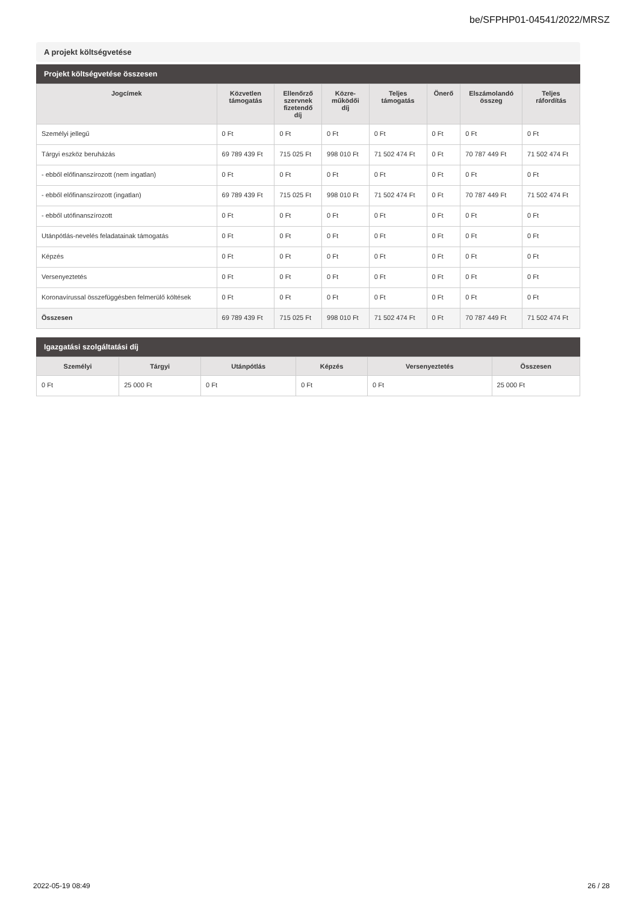be/SFPHP01-04541/2022/MRSZ
A projekt költségvetése
Projekt költségvetése összesen
| Jogcímek | Közvetlen támogatás | Ellenőrző szervnek fizetendő díj | Közre- működői díj | Teljes támogatás | Önerő | Elszámolandó összeg | Teljes ráfordítás |
| --- | --- | --- | --- | --- | --- | --- | --- |
| Személyi jellegű | 0 Ft | 0 Ft | 0 Ft | 0 Ft | 0 Ft | 0 Ft | 0 Ft |
| Tárgyi eszköz beruházás | 69 789 439 Ft | 715 025 Ft | 998 010 Ft | 71 502 474 Ft | 0 Ft | 70 787 449 Ft | 71 502 474 Ft |
| - ebből előfinanszírozott (nem ingatlan) | 0 Ft | 0 Ft | 0 Ft | 0 Ft | 0 Ft | 0 Ft | 0 Ft |
| - ebből előfinanszírozott (ingatlan) | 69 789 439 Ft | 715 025 Ft | 998 010 Ft | 71 502 474 Ft | 0 Ft | 70 787 449 Ft | 71 502 474 Ft |
| - ebből utófinanszírozott | 0 Ft | 0 Ft | 0 Ft | 0 Ft | 0 Ft | 0 Ft | 0 Ft |
| Utánpótlás-nevelés feladatainak támogatás | 0 Ft | 0 Ft | 0 Ft | 0 Ft | 0 Ft | 0 Ft | 0 Ft |
| Képzés | 0 Ft | 0 Ft | 0 Ft | 0 Ft | 0 Ft | 0 Ft | 0 Ft |
| Versenyeztetés | 0 Ft | 0 Ft | 0 Ft | 0 Ft | 0 Ft | 0 Ft | 0 Ft |
| Koronavírussal összefüggésben felmerülő költések | 0 Ft | 0 Ft | 0 Ft | 0 Ft | 0 Ft | 0 Ft | 0 Ft |
| Összesen | 69 789 439 Ft | 715 025 Ft | 998 010 Ft | 71 502 474 Ft | 0 Ft | 70 787 449 Ft | 71 502 474 Ft |
Igazgatási szolgáltatási díj
| Személyi | Tárgyi | Utánpótlás | Képzés | Versenyeztetés | Összesen |
| --- | --- | --- | --- | --- | --- |
| 0 Ft | 25 000 Ft | 0 Ft | 0 Ft | 0 Ft | 25 000 Ft |
2022-05-19 08:49 26 / 28